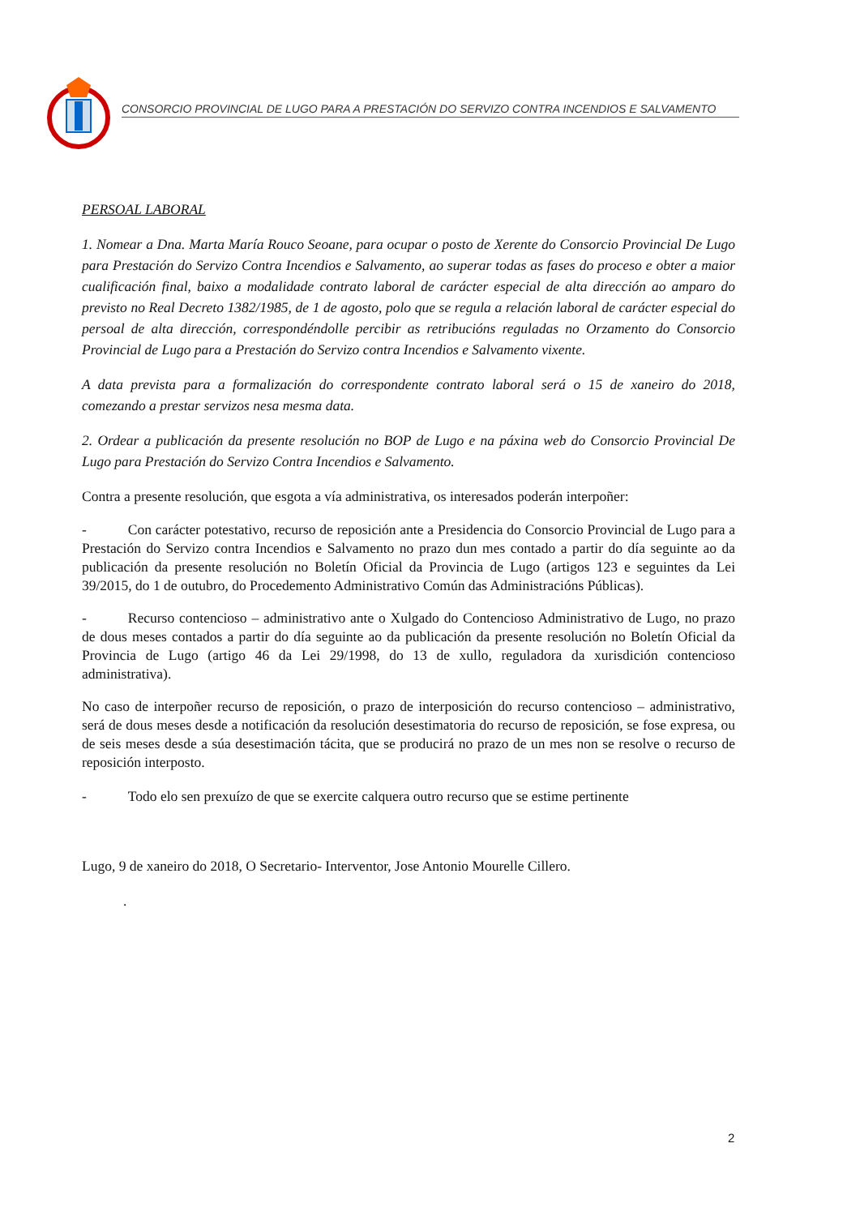CONSORCIO PROVINCIAL DE LUGO PARA A PRESTACIÓN DO SERVIZO CONTRA INCENDIOS E SALVAMENTO
PERSOAL LABORAL
1. Nomear a Dna. Marta María Rouco Seoane, para ocupar o posto de Xerente do Consorcio Provincial De Lugo para Prestación do Servizo Contra Incendios e Salvamento, ao superar todas as fases do proceso e obter a maior cualificación final, baixo a modalidade contrato laboral de carácter especial de alta dirección ao amparo do previsto no Real Decreto 1382/1985, de 1 de agosto, polo que se regula a relación laboral de carácter especial do persoal de alta dirección, correspondéndolle percibir as retribucións reguladas no Orzamento do Consorcio Provincial de Lugo para a Prestación do Servizo contra Incendios e Salvamento vixente.
A data prevista para a formalización do correspondente contrato laboral será o 15 de xaneiro do 2018, comezando a prestar servizos nesa mesma data.
2. Ordear a publicación da presente resolución no BOP de Lugo e na páxina web do Consorcio Provincial De Lugo para Prestación do Servizo Contra Incendios e Salvamento.
Contra a presente resolución, que esgota a vía administrativa, os interesados poderán interpoñer:
- Con carácter potestativo, recurso de reposición ante a Presidencia do Consorcio Provincial de Lugo para a Prestación do Servizo contra Incendios e Salvamento no prazo dun mes contado a partir do día seguinte ao da publicación da presente resolución no Boletín Oficial da Provincia de Lugo (artigos 123 e seguintes da Lei 39/2015, do 1 de outubro, do Procedemento Administrativo Común das Administracións Públicas).
- Recurso contencioso – administrativo ante o Xulgado do Contencioso Administrativo de Lugo, no prazo de dous meses contados a partir do día seguinte ao da publicación da presente resolución no Boletín Oficial da Provincia de Lugo (artigo 46 da Lei 29/1998, do 13 de xullo, reguladora da xurisdición contencioso administrativa).
No caso de interpoñer recurso de reposición, o prazo de interposición do recurso contencioso – administrativo, será de dous meses desde a notificación da resolución desestimatoria do recurso de reposición, se fose expresa, ou de seis meses desde a súa desestimación tácita, que se producirá no prazo de un mes non se resolve o recurso de reposición interposto.
- Todo elo sen prexuízo de que se exercite calquera outro recurso que se estime pertinente
Lugo, 9 de xaneiro do 2018, O Secretario- Interventor, Jose Antonio Mourelle Cillero.
.
2